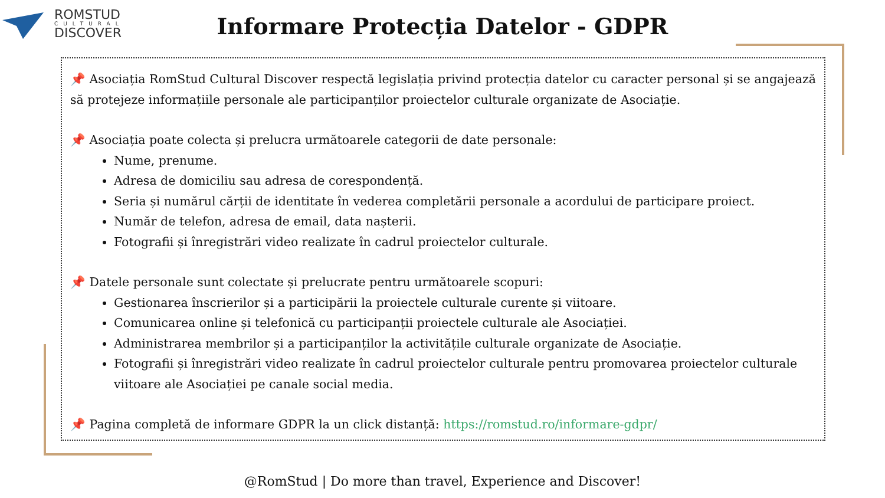ROMSTUD
CULTURAL
DISCOVER
Informare Protecția Datelor - GDPR
📌 Asociația RomStud Cultural Discover respectă legislația privind protecția datelor cu caracter personal și se angajează să protejeze informațiile personale ale participanților proiectelor culturale organizate de Asociație.
📌 Asociația poate colecta și prelucra următoarele categorii de date personale:
Nume, prenume.
Adresa de domiciliu sau adresa de corespondență.
Seria și numărul cărții de identitate în vederea completării personale a acordului de participare proiect.
Număr de telefon, adresa de email, data nașterii.
Fotografii și înregistrări video realizate în cadrul proiectelor culturale.
📌 Datele personale sunt colectate și prelucrate pentru următoarele scopuri:
Gestionarea înscrierilor și a participării la proiectele culturale curente și viitoare.
Comunicarea online și telefonică cu participanții proiectele culturale ale Asociației.
Administrarea membrilor și a participanților la activitățile culturale organizate de Asociație.
Fotografii și înregistrări video realizate în cadrul proiectelor culturale pentru promovarea proiectelor culturale viitoare ale Asociației pe canale social media.
📌 Pagina completă de informare GDPR la un click distanță: https://romstud.ro/informare-gdpr/
@RomStud | Do more than travel, Experience and Discover!